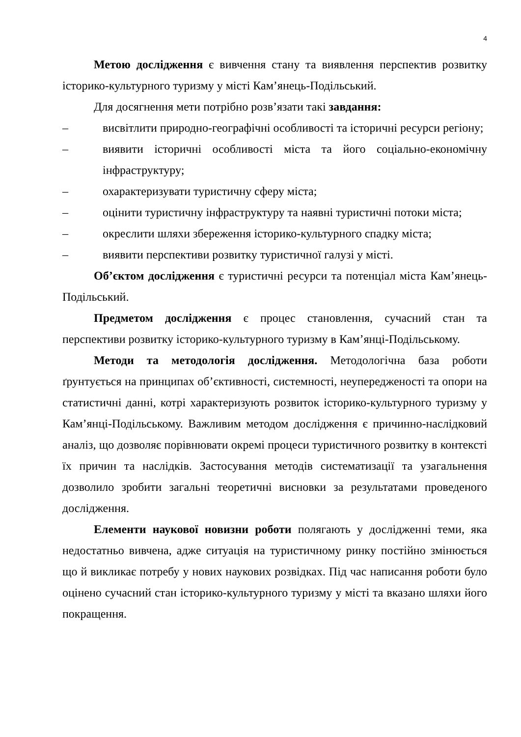4
Метою дослідження є вивчення стану та виявлення перспектив розвитку історико-культурного туризму у місті Кам’янець-Подільський.
Для досягнення мети потрібно розв’язати такі завдання:
– висвітлити природно-географічні особливості та історичні ресурси регіону;
– виявити історичні особливості міста та його соціально-економічну інфраструктуру;
– охарактеризувати туристичну сферу міста;
– оцінити туристичну інфраструктуру та наявні туристичні потоки міста;
– окреслити шляхи збереження історико-культурного спадку міста;
– виявити перспективи розвитку туристичної галузі у місті.
Об’єктом дослідження є туристичні ресурси та потенціал міста Кам’янець-Подільський.
Предметом дослідження є процес становлення, сучасний стан та перспективи розвитку історико-культурного туризму в Кам’янці-Подільському.
Методи та методологія дослідження. Методологічна база роботи ґрунтується на принципах об’єктивності, системності, неупередженості та опори на статистичні данні, котрі характеризують розвиток історико-культурного туризму у Кам’янці-Подільському. Важливим методом дослідження є причинно-наслідковий аналіз, що дозволяє порівнювати окремі процеси туристичного розвитку в контексті їх причин та наслідків. Застосування методів систематизації та узагальнення дозволило зробити загальні теоретичні висновки за результатами проведеного дослідження.
Елементи наукової новизни роботи полягають у дослідженні теми, яка недостатньо вивчена, адже ситуація на туристичному ринку постійно змінюється що й викликає потребу у нових наукових розвідках. Під час написання роботи було оцінено сучасний стан історико-культурного туризму у місті та вказано шляхи його покращення.